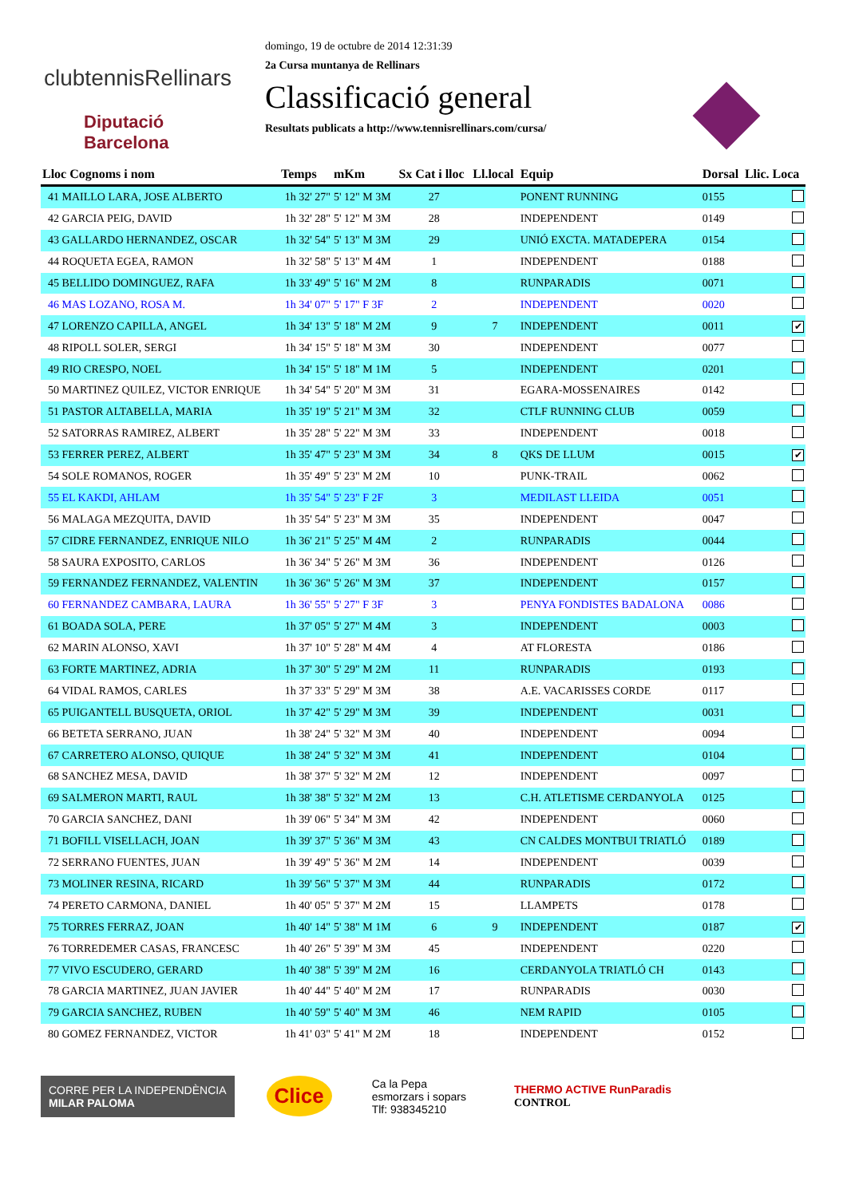clubtennisRellinars
Diputació
Barcelona
domingo, 19 de octubre de 2014 12:31:39
2a Cursa muntanya de Rellinars
Classificació general
Resultats publicats a http://www.tennisrellinars.com/cursa/
| Lloc Cognoms i nom | Temps | mKm | Sx Cat i lloc | Ll.local | Equip | Dorsal | Llic. Loca |
| --- | --- | --- | --- | --- | --- | --- | --- |
| 41 MAILLO LARA, JOSE ALBERTO | 1h 32' 27" | 5' 12" M 3M | 27 | | PONENT RUNNING | 0155 | |
| 42 GARCIA PEIG, DAVID | 1h 32' 28" | 5' 12" M 3M | 28 | | INDEPENDENT | 0149 | |
| 43 GALLARDO HERNANDEZ, OSCAR | 1h 32' 54" | 5' 13" M 3M | 29 | | UNIÓ EXCTA. MATADEPERA | 0154 | |
| 44 ROQUETA EGEA, RAMON | 1h 32' 58" | 5' 13" M 4M | 1 | | INDEPENDENT | 0188 | |
| 45 BELLIDO DOMINGUEZ, RAFA | 1h 33' 49" | 5' 16" M 2M | 8 | | RUNPARADIS | 0071 | |
| 46 MAS LOZANO, ROSA M. | 1h 34' 07" | 5' 17" F 3F | 2 | | INDEPENDENT | 0020 | |
| 47 LORENZO CAPILLA, ANGEL | 1h 34' 13" | 5' 18" M 2M | 9 | 7 | INDEPENDENT | 0011 | ✔ |
| 48 RIPOLL SOLER, SERGI | 1h 34' 15" | 5' 18" M 3M | 30 | | INDEPENDENT | 0077 | |
| 49 RIO CRESPO, NOEL | 1h 34' 15" | 5' 18" M 1M | 5 | | INDEPENDENT | 0201 | |
| 50 MARTINEZ QUILEZ, VICTOR ENRIQUE | 1h 34' 54" | 5' 20" M 3M | 31 | | EGARA-MOSSENAIRES | 0142 | |
| 51 PASTOR ALTABELLA, MARIA | 1h 35' 19" | 5' 21" M 3M | 32 | | CTLF RUNNING CLUB | 0059 | |
| 52 SATORRAS RAMIREZ, ALBERT | 1h 35' 28" | 5' 22" M 3M | 33 | | INDEPENDENT | 0018 | |
| 53 FERRER PEREZ, ALBERT | 1h 35' 47" | 5' 23" M 3M | 34 | 8 | QKS DE LLUM | 0015 | ✔ |
| 54 SOLE ROMANOS, ROGER | 1h 35' 49" | 5' 23" M 2M | 10 | | PUNK-TRAIL | 0062 | |
| 55 EL KAKDI, AHLAM | 1h 35' 54" | 5' 23" F 2F | 3 | | MEDILAST LLEIDA | 0051 | |
| 56 MALAGA MEZQUITA, DAVID | 1h 35' 54" | 5' 23" M 3M | 35 | | INDEPENDENT | 0047 | |
| 57 CIDRE FERNANDEZ, ENRIQUE NILO | 1h 36' 21" | 5' 25" M 4M | 2 | | RUNPARADIS | 0044 | |
| 58 SAURA EXPOSITO, CARLOS | 1h 36' 34" | 5' 26" M 3M | 36 | | INDEPENDENT | 0126 | |
| 59 FERNANDEZ FERNANDEZ, VALENTIN | 1h 36' 36" | 5' 26" M 3M | 37 | | INDEPENDENT | 0157 | |
| 60 FERNANDEZ CAMBARA, LAURA | 1h 36' 55" | 5' 27" F 3F | 3 | | PENYA FONDISTES BADALONA | 0086 | |
| 61 BOADA SOLA, PERE | 1h 37' 05" | 5' 27" M 4M | 3 | | INDEPENDENT | 0003 | |
| 62 MARIN ALONSO, XAVI | 1h 37' 10" | 5' 28" M 4M | 4 | | AT FLORESTA | 0186 | |
| 63 FORTE MARTINEZ, ADRIA | 1h 37' 30" | 5' 29" M 2M | 11 | | RUNPARADIS | 0193 | |
| 64 VIDAL RAMOS, CARLES | 1h 37' 33" | 5' 29" M 3M | 38 | | A.E. VACARISSES CORDE | 0117 | |
| 65 PUIGANTELL BUSQUETA, ORIOL | 1h 37' 42" | 5' 29" M 3M | 39 | | INDEPENDENT | 0031 | |
| 66 BETETA SERRANO, JUAN | 1h 38' 24" | 5' 32" M 3M | 40 | | INDEPENDENT | 0094 | |
| 67 CARRETERO ALONSO, QUIQUE | 1h 38' 24" | 5' 32" M 3M | 41 | | INDEPENDENT | 0104 | |
| 68 SANCHEZ MESA, DAVID | 1h 38' 37" | 5' 32" M 2M | 12 | | INDEPENDENT | 0097 | |
| 69 SALMERON MARTI, RAUL | 1h 38' 38" | 5' 32" M 2M | 13 | | C.H. ATLETISME CERDANYOLA | 0125 | |
| 70 GARCIA SANCHEZ, DANI | 1h 39' 06" | 5' 34" M 3M | 42 | | INDEPENDENT | 0060 | |
| 71 BOFILL VISELLACH, JOAN | 1h 39' 37" | 5' 36" M 3M | 43 | | CN CALDES MONTBUI TRIATLÓ | 0189 | |
| 72 SERRANO FUENTES, JUAN | 1h 39' 49" | 5' 36" M 2M | 14 | | INDEPENDENT | 0039 | |
| 73 MOLINER RESINA, RICARD | 1h 39' 56" | 5' 37" M 3M | 44 | | RUNPARADIS | 0172 | |
| 74 PERETO CARMONA, DANIEL | 1h 40' 05" | 5' 37" M 2M | 15 | | LLAMPETS | 0178 | |
| 75 TORRES FERRAZ, JOAN | 1h 40' 14" | 5' 38" M 1M | 6 | 9 | INDEPENDENT | 0187 | ✔ |
| 76 TORREDEMER CASAS, FRANCESC | 1h 40' 26" | 5' 39" M 3M | 45 | | INDEPENDENT | 0220 | |
| 77 VIVO ESCUDERO, GERARD | 1h 40' 38" | 5' 39" M 2M | 16 | | CERDANYOLA TRIATLÓ CH | 0143 | |
| 78 GARCIA MARTINEZ, JUAN JAVIER | 1h 40' 44" | 5' 40" M 2M | 17 | | RUNPARADIS | 0030 | |
| 79 GARCIA SANCHEZ, RUBEN | 1h 40' 59" | 5' 40" M 3M | 46 | | NEM RAPID | 0105 | |
| 80 GOMEZ FERNANDEZ, VICTOR | 1h 41' 03" | 5' 41" M 2M | 18 | | INDEPENDENT | 0152 | |
CORRE PER LA INDEPENDÈNCIA
MILAR PALOMA
Clice
Ca la Pepa
esmorzars i sopars
Tlf: 938345210
THERMO ACTIVE RunParadis
CONTROL